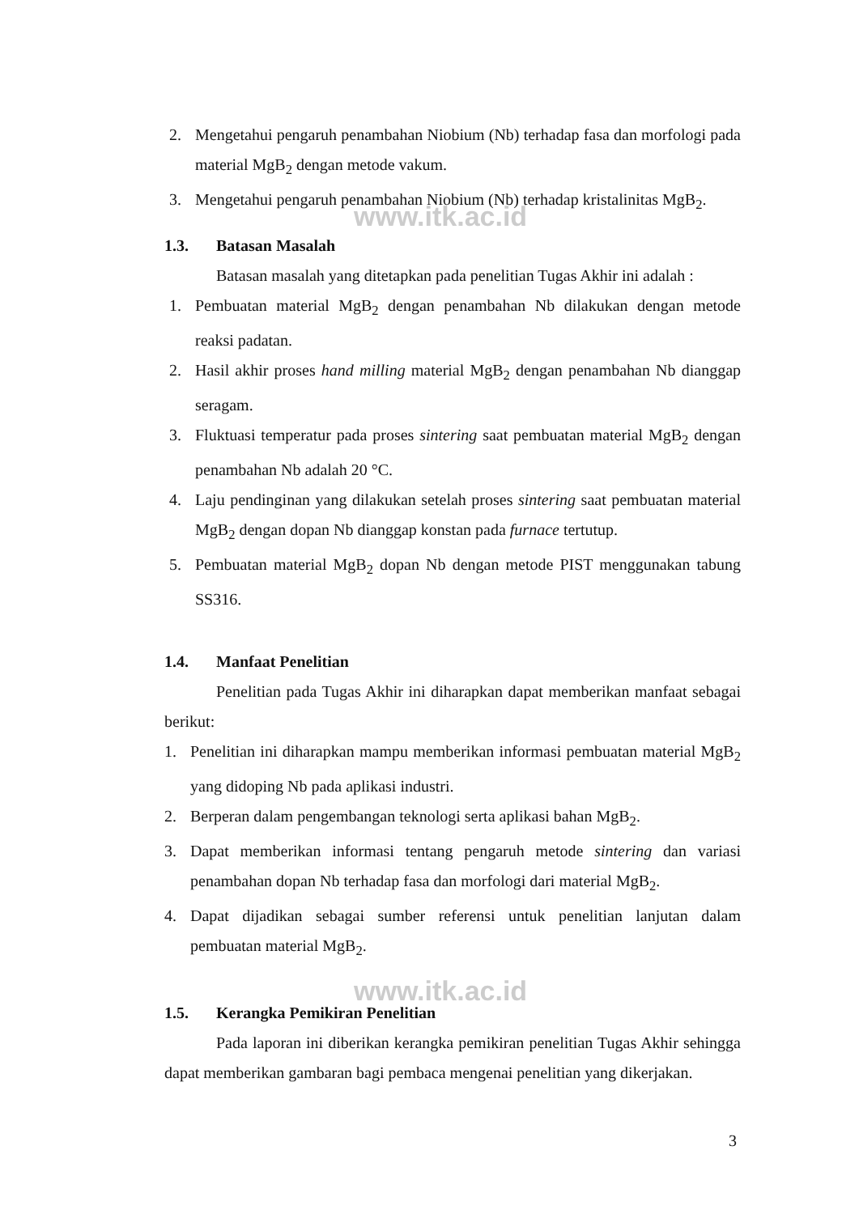www.itk.ac.id
www.itk.ac.id
2. Mengetahui pengaruh penambahan Niobium (Nb) terhadap fasa dan morfologi pada material MgB<sub>2</sub> dengan metode vakum.
3. Mengetahui pengaruh penambahan Niobium (Nb) terhadap kristalinitas MgB<sub>2</sub>.
1.3. Batasan Masalah
Batasan masalah yang ditetapkan pada penelitian Tugas Akhir ini adalah :
1. Pembuatan material MgB<sub>2</sub> dengan penambahan Nb dilakukan dengan metode reaksi padatan.
2. Hasil akhir proses hand milling material MgB<sub>2</sub> dengan penambahan Nb dianggap seragam.
3. Fluktuasi temperatur pada proses sintering saat pembuatan material MgB<sub>2</sub> dengan penambahan Nb adalah 20 °C.
4. Laju pendinginan yang dilakukan setelah proses sintering saat pembuatan material MgB<sub>2</sub> dengan dopan Nb dianggap konstan pada furnace tertutup.
5. Pembuatan material MgB<sub>2</sub> dopan Nb dengan metode PIST menggunakan tabung SS316.
1.4. Manfaat Penelitian
Penelitian pada Tugas Akhir ini diharapkan dapat memberikan manfaat sebagai berikut:
1. Penelitian ini diharapkan mampu memberikan informasi pembuatan material MgB<sub>2</sub> yang didoping Nb pada aplikasi industri.
2. Berperan dalam pengembangan teknologi serta aplikasi bahan MgB<sub>2</sub>.
3. Dapat memberikan informasi tentang pengaruh metode sintering dan variasi penambahan dopan Nb terhadap fasa dan morfologi dari material MgB<sub>2</sub>.
4. Dapat dijadikan sebagai sumber referensi untuk penelitian lanjutan dalam pembuatan material MgB<sub>2</sub>.
1.5. Kerangka Pemikiran Penelitian
Pada laporan ini diberikan kerangka pemikiran penelitian Tugas Akhir sehingga dapat memberikan gambaran bagi pembaca mengenai penelitian yang dikerjakan.
3